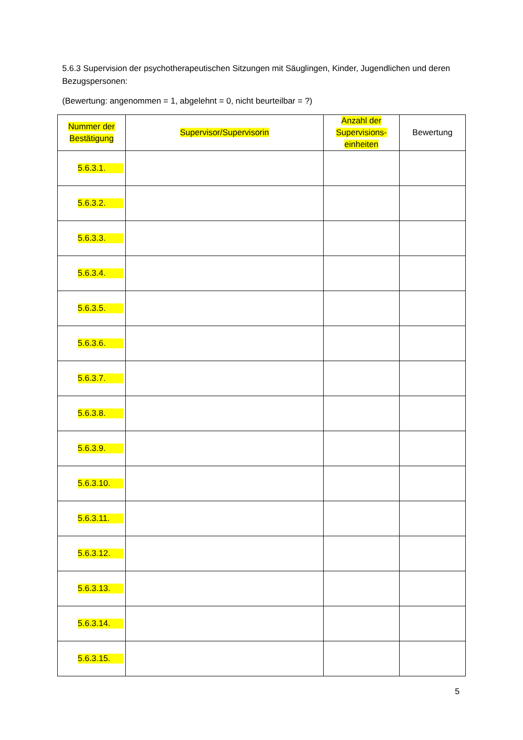5.6.3 Supervision der psychotherapeutischen Sitzungen mit Säuglingen, Kinder, Jugendlichen und deren Bezugspersonen:
(Bewertung: angenommen = 1, abgelehnt = 0, nicht beurteilbar = ?)
| Nummer der Bestätigung | Supervisor/Supervisorin | Anzahl der Supervisions- einheiten | Bewertung |
| --- | --- | --- | --- |
| 5.6.3.1. | | | |
| 5.6.3.2. | | | |
| 5.6.3.3. | | | |
| 5.6.3.4. | | | |
| 5.6.3.5. | | | |
| 5.6.3.6. | | | |
| 5.6.3.7. | | | |
| 5.6.3.8. | | | |
| 5.6.3.9. | | | |
| 5.6.3.10. | | | |
| 5.6.3.11. | | | |
| 5.6.3.12. | | | |
| 5.6.3.13. | | | |
| 5.6.3.14. | | | |
| 5.6.3.15. | | | |
5